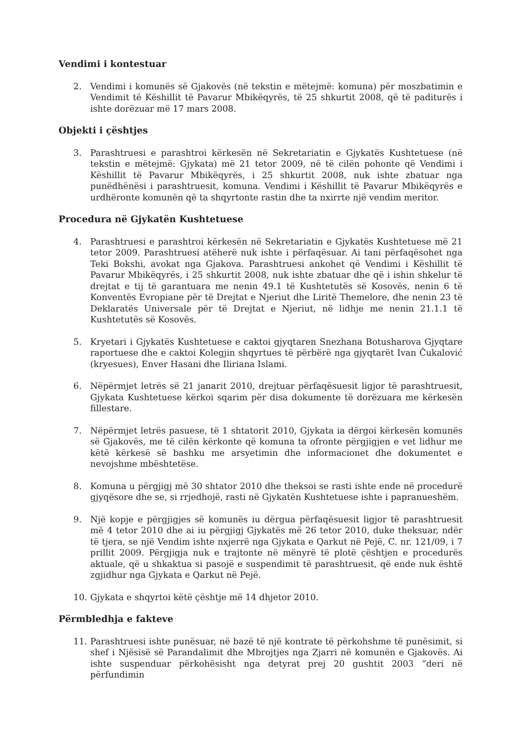Vendimi i kontestuar
2. Vendimi i komunës së Gjakovës (në tekstin e mëtejmë: komuna) për moszbatimin e Vendimit të Këshillit të Pavarur Mbikëqyrës, të 25 shkurtit 2008, që të paditurës i ishte dorëzuar më 17 mars 2008.
Objekti i çështjes
3. Parashtruesi e parashtroi kërkesën në Sekretariatin e Gjykatës Kushtetuese (në tekstin e mëtejmë: Gjykata) më 21 tetor 2009, në të cilën pohonte që Vendimi i Këshillit të Pavarur Mbikëqyrës, i 25 shkurtit 2008, nuk ishte zbatuar nga punëdhënësi i parashtruesit, komuna. Vendimi i Këshillit të Pavarur Mbikëqyrës e urdhëronte komunën që ta shqyrtonte rastin dhe ta nxirrte një vendim meritor.
Procedura në Gjykatën Kushtetuese
4. Parashtruesi e parashtroi kërkesën në Sekretariatin e Gjykatës Kushtetuese më 21 tetor 2009. Parashtruesi atëherë nuk ishte i përfaqësuar. Ai tani përfaqësohet nga Teki Bokshi, avokat nga Gjakova. Parashtruesi ankohet që Vendimi i Këshillit të Pavarur Mbikëqyrës, i 25 shkurtit 2008, nuk ishte zbatuar dhe që i ishin shkelur të drejtat e tij të garantuara me nenin 49.1 të Kushtetutës së Kosovës, nenin 6 të Konventës Evropiane për të Drejtat e Njeriut dhe Liritë Themelore, dhe nenin 23 të Deklaratës Universale për të Drejtat e Njeriut, në lidhje me nenin 21.1.1 të Kushtetutës së Kosovës.
5. Kryetari i Gjykatës Kushtetuese e caktoi gjyqtaren Snezhana Botusharova Gjyqtare raportuese dhe e caktoi Kolegjin shqyrtues të përbërë nga gjyqtarët Ivan Čukalović (kryesues), Enver Hasani dhe Iliriana Islami.
6. Nëpërmjet letrës së 21 janarit 2010, drejtuar përfaqësuesit ligjor të parashtruesit, Gjykata Kushtetuese kërkoi sqarim për disa dokumente të dorëzuara me kërkesën fillestare.
7. Nëpërmjet letrës pasuese, të 1 shtatorit 2010, Gjykata ia dërgoi kërkesën komunës së Gjakovës, me të cilën kërkonte që komuna ta ofronte përgjigjen e vet lidhur me këtë kërkesë së bashku me arsyetimin dhe informacionet dhe dokumentet e nevojshme mbështetëse.
8. Komuna u përgjigj më 30 shtator 2010 dhe theksoi se rasti ishte ende në procedurë gjyqësore dhe se, si rrjedhojë, rasti në Gjykatën Kushtetuese ishte i papranueshëm.
9. Një kopje e përgjigjes së komunës iu dërgua përfaqësuesit ligjor të parashtruesit më 4 tetor 2010 dhe ai iu përgjigj Gjykatës më 26 tetor 2010, duke theksuar, ndër të tjera, se një Vendim ishte nxjerrë nga Gjykata e Qarkut në Pejë, C. nr. 121/09, i 7 prillit 2009. Përgjigja nuk e trajtonte në mënyrë të plotë çështjen e procedurës aktuale, që u shkaktua si pasojë e suspendimit të parashtruesit, që ende nuk është zgjidhur nga Gjykata e Qarkut në Pejë.
10. Gjykata e shqyrtoi këtë çështje më 14 dhjetor 2010.
Përmbledhja e fakteve
11. Parashtruesi ishte punësuar, në bazë të një kontrate të përkohshme të punësimit, si shef i Njësisë së Parandalimit dhe Mbrojtjes nga Zjarri në komunën e Gjakovës. Ai ishte suspenduar përkohësisht nga detyrat prej 20 gushtit 2003 “deri në përfundimin